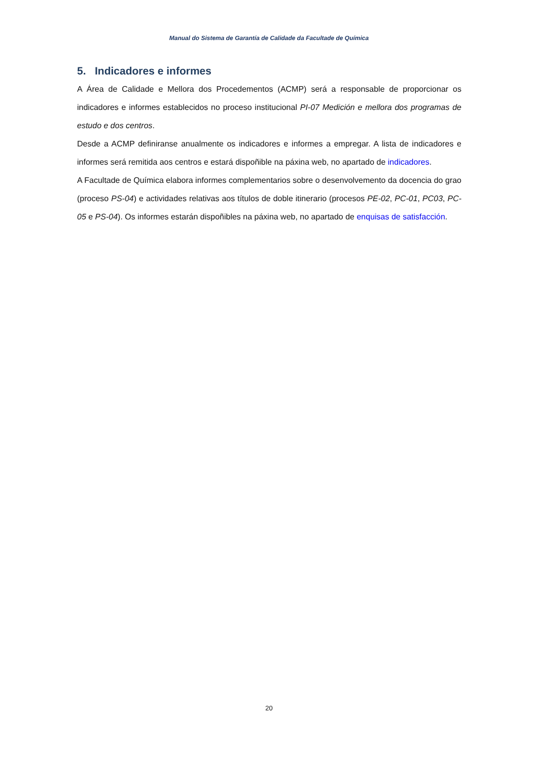Manual do Sistema de Garantía de Calidade da Facultade de Química
5. Indicadores e informes
A Área de Calidade e Mellora dos Procedementos (ACMP) será a responsable de proporcionar os indicadores e informes establecidos no proceso institucional PI-07 Medición e mellora dos programas de estudo e dos centros.
Desde a ACMP definiranse anualmente os indicadores e informes a empregar. A lista de indicadores e informes será remitida aos centros e estará dispoñible na páxina web, no apartado de indicadores.
A Facultade de Química elabora informes complementarios sobre o desenvolvemento da docencia do grao (proceso PS-04) e actividades relativas aos títulos de doble itinerario (procesos PE-02, PC-01, PC03, PC-05 e PS-04). Os informes estarán dispoñibles na páxina web, no apartado de enquisas de satisfacción.
20